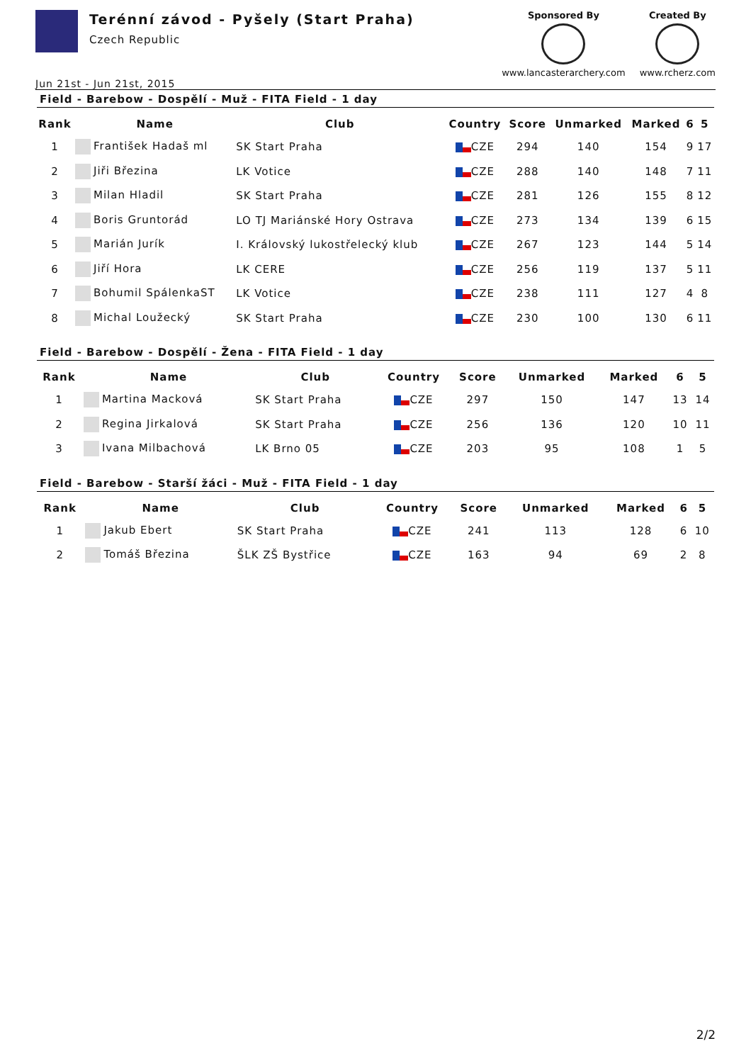Terénní závod - Pyšely (Start Praha)
Czech Republic
Sponsored By
www.lancasterarchery.com
Created By
www.rcherz.com
Jun 21st - Jun 21st, 2015
Field - Barebow - Dospělí - Muž - FITA Field - 1 day
| Rank | Name | Club | Country | Score | Unmarked | Marked | 6 | 5 |
| --- | --- | --- | --- | --- | --- | --- | --- | --- |
| 1 | František Hadaš ml | SK Start Praha | CZE | 294 | 140 | 154 | 9 | 17 |
| 2 | Jiři Březina | LK Votice | CZE | 288 | 140 | 148 | 7 | 11 |
| 3 | Milan Hladil | SK Start Praha | CZE | 281 | 126 | 155 | 8 | 12 |
| 4 | Boris Gruntorád | LO TJ Mariánské Hory Ostrava | CZE | 273 | 134 | 139 | 6 | 15 |
| 5 | Marián Jurík | I. Královský lukostřelecký klub | CZE | 267 | 123 | 144 | 5 | 14 |
| 6 | Jiří Hora | LK CERE | CZE | 256 | 119 | 137 | 5 | 11 |
| 7 | Bohumil SpálenkaST | LK Votice | CZE | 238 | 111 | 127 | 4 | 8 |
| 8 | Michal Loužecký | SK Start Praha | CZE | 230 | 100 | 130 | 6 | 11 |
Field - Barebow - Dospělí - Žena - FITA Field - 1 day
| Rank | Name | Club | Country | Score | Unmarked | Marked | 6 | 5 |
| --- | --- | --- | --- | --- | --- | --- | --- | --- |
| 1 | Martina Macková | SK Start Praha | CZE | 297 | 150 | 147 | 13 | 14 |
| 2 | Regina Jirkalová | SK Start Praha | CZE | 256 | 136 | 120 | 10 | 11 |
| 3 | Ivana Milbachová | LK Brno 05 | CZE | 203 | 95 | 108 | 1 | 5 |
Field - Barebow - Starší žáci - Muž - FITA Field - 1 day
| Rank | Name | Club | Country | Score | Unmarked | Marked | 6 | 5 |
| --- | --- | --- | --- | --- | --- | --- | --- | --- |
| 1 | Jakub Ebert | SK Start Praha | CZE | 241 | 113 | 128 | 6 | 10 |
| 2 | Tomáš Březina | ŠLK ZŠ Bystřice | CZE | 163 | 94 | 69 | 2 | 8 |
2/2